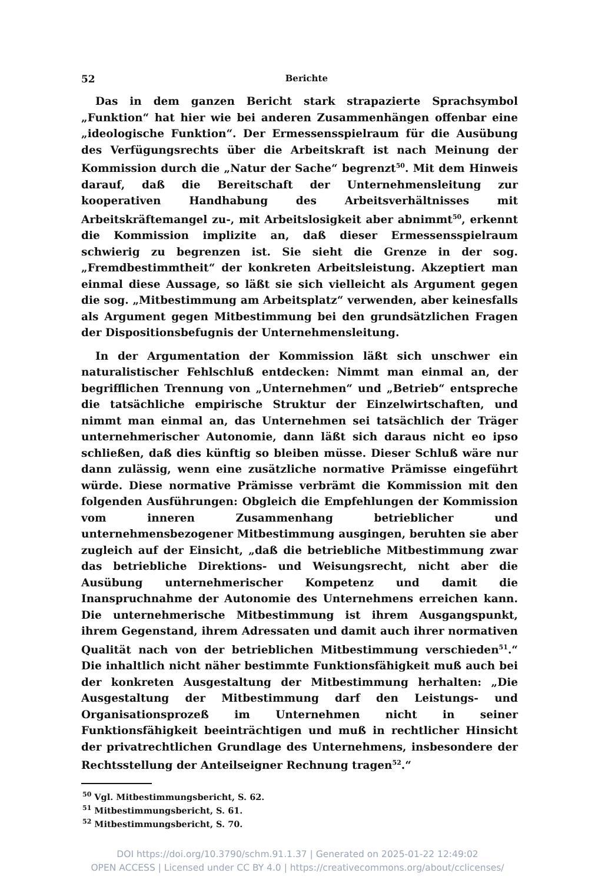52 Berichte
Das in dem ganzen Bericht stark strapazierte Sprachsymbol „Funktion“ hat hier wie bei anderen Zusammenhängen offenbar eine „ideologische Funktion“. Der Ermessensspielraum für die Ausübung des Verfügungsrechts über die Arbeitskraft ist nach Meinung der Kommission durch die „Natur der Sache“ begrenzt<sup>50</sup>. Mit dem Hinweis darauf, daß die Bereitschaft der Unternehmensleitung zur kooperativen Handhabung des Arbeitsverhältnisses mit Arbeitskräftemangel zu-, mit Arbeitslosigkeit aber abnimmt<sup>50</sup>, erkennt die Kommission implizite an, daß dieser Ermessensspielraum schwierig zu begrenzen ist. Sie sieht die Grenze in der sog. „Fremdbestimmtheit“ der konkreten Arbeitsleistung. Akzeptiert man einmal diese Aussage, so läßt sie sich vielleicht als Argument gegen die sog. „Mitbestimmung am Arbeitsplatz“ verwenden, aber keinesfalls als Argument gegen Mitbestimmung bei den grundsätzlichen Fragen der Dispositionsbefugnis der Unternehmensleitung.
In der Argumentation der Kommission läßt sich unschwer ein naturalistischer Fehlschluß entdecken: Nimmt man einmal an, der begrifflichen Trennung von „Unternehmen“ und „Betrieb“ entspreche die tatsächliche empirische Struktur der Einzelwirtschaften, und nimmt man einmal an, das Unternehmen sei tatsächlich der Träger unternehmerischer Autonomie, dann läßt sich daraus nicht eo ipso schließen, daß dies künftig so bleiben müsse. Dieser Schluß wäre nur dann zulässig, wenn eine zusätzliche normative Prämisse eingeführt würde. Diese normative Prämisse verbrämt die Kommission mit den folgenden Ausführungen: Obgleich die Empfehlungen der Kommission vom inneren Zusammenhang betrieblicher und unternehmensbezogener Mitbestimmung ausgingen, beruhten sie aber zugleich auf der Einsicht, „daß die betriebliche Mitbestimmung zwar das betriebliche Direktions- und Weisungsrecht, nicht aber die Ausübung unternehmerischer Kompetenz und damit die Inanspruchnahme der Autonomie des Unternehmens erreichen kann. Die unternehmerische Mitbestimmung ist ihrem Ausgangspunkt, ihrem Gegenstand, ihrem Adressaten und damit auch ihrer normativen Qualität nach von der betrieblichen Mitbestimmung verschieden<sup>51</sup>.“ Die inhaltlich nicht näher bestimmte Funktionsfähigkeit muß auch bei der konkreten Ausgestaltung der Mitbestimmung herhalten: „Die Ausgestaltung der Mitbestimmung darf den Leistungs- und Organisationsprozeß im Unternehmen nicht in seiner Funktionsfähigkeit beeinträchtigen und muß in rechtlicher Hinsicht der privatrechtlichen Grundlage des Unternehmens, insbesondere der Rechtsstellung der Anteilseigner Rechnung tragen<sup>52</sup>.“
<sup>50</sup> Vgl. Mitbestimmungsbericht, S. 62.
<sup>51</sup> Mitbestimmungsbericht, S. 61.
<sup>52</sup> Mitbestimmungsbericht, S. 70.
DOI https://doi.org/10.3790/schm.91.1.37 | Generated on 2025-01-22 12:49:02
OPEN ACCESS | Licensed under CC BY 4.0 | https://creativecommons.org/about/cclicenses/